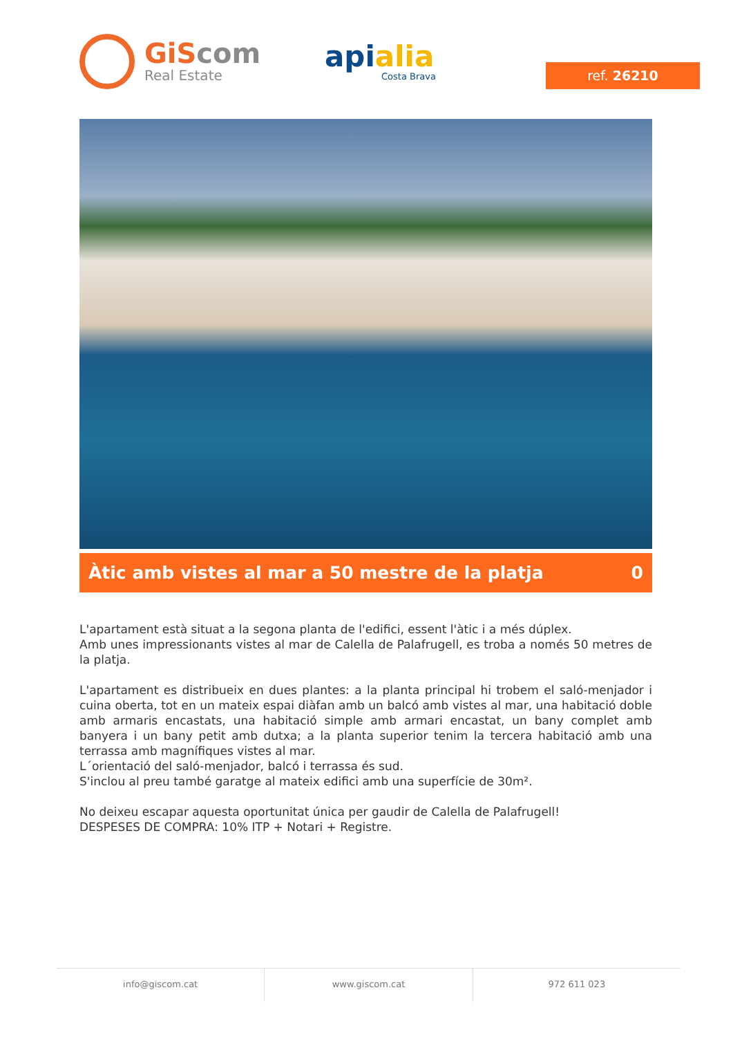GiScom
Real Estate
apialia
Costa Brava
ref. 26210
Àtic amb vistes al mar a 50 mestre de la platja 0
L'apartament està situat a la segona planta de l'edifici, essent l'àtic i a més dúplex.
Amb unes impressionants vistes al mar de Calella de Palafrugell, es troba a només 50 metres de la platja.
L'apartament es distribueix en dues plantes: a la planta principal hi trobem el saló-menjador i cuina oberta, tot en un mateix espai diàfan amb un balcó amb vistes al mar, una habitació doble amb armaris encastats, una habitació simple amb armari encastat, un bany complet amb banyera i un bany petit amb dutxa; a la planta superior tenim la tercera habitació amb una terrassa amb magnífiques vistes al mar.
L´orientació del saló-menjador, balcó i terrassa és sud.
S'inclou al preu també garatge al mateix edifici amb una superfície de 30m².
No deixeu escapar aquesta oportunitat única per gaudir de Calella de Palafrugell!
DESPESES DE COMPRA: 10% ITP + Notari + Registre.
info@giscom.cat www.giscom.cat 972 611 023